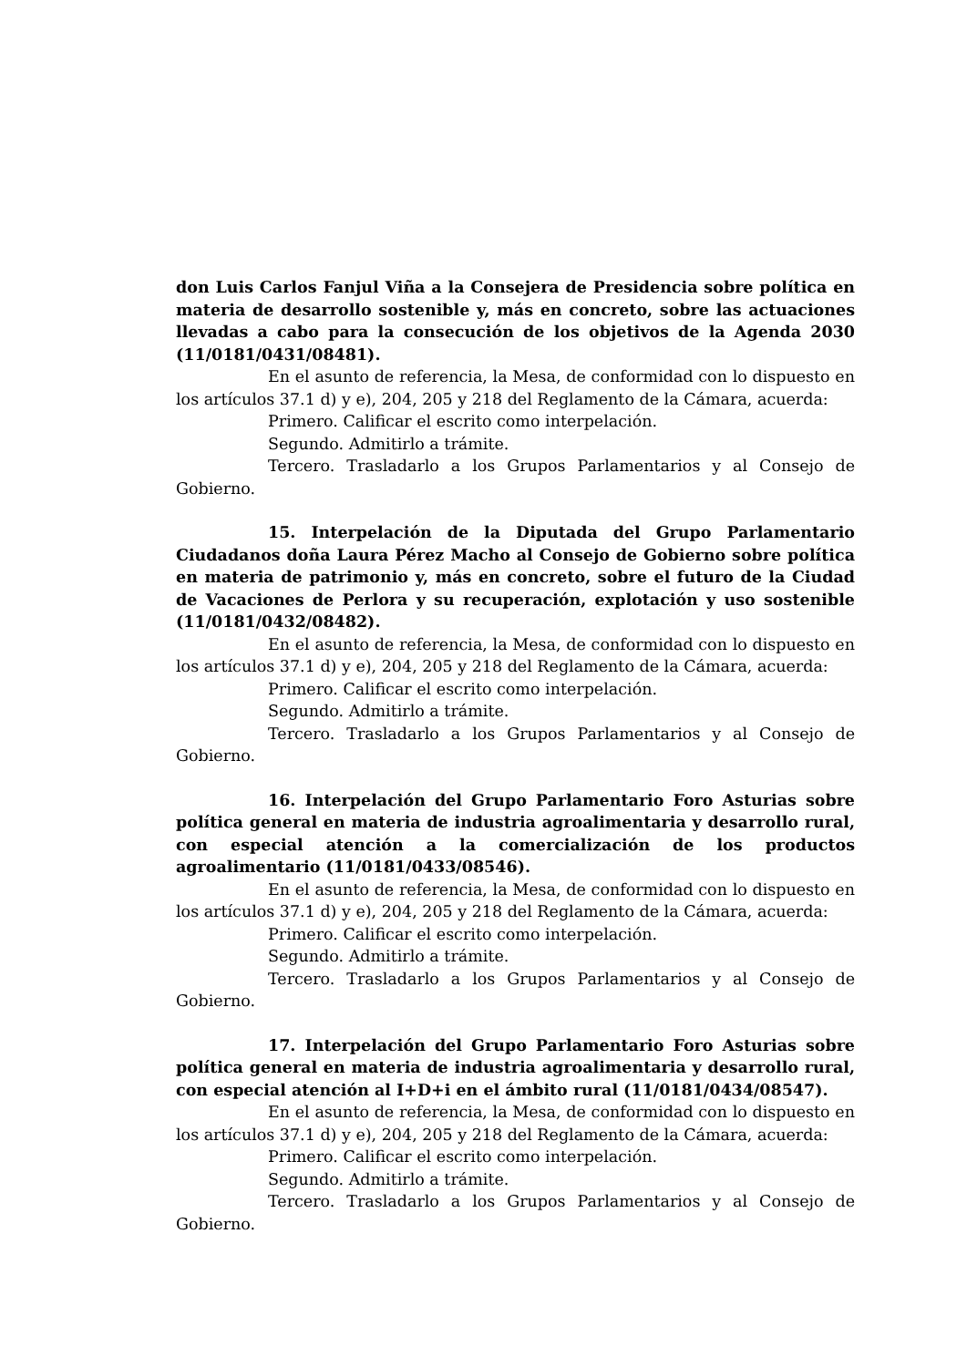don Luis Carlos Fanjul Viña a la Consejera de Presidencia sobre política en materia de desarrollo sostenible y, más en concreto, sobre las actuaciones llevadas a cabo para la consecución de los objetivos de la Agenda 2030 (11/0181/0431/08481).
En el asunto de referencia, la Mesa, de conformidad con lo dispuesto en los artículos 37.1 d) y e), 204, 205 y 218 del Reglamento de la Cámara, acuerda:
Primero. Calificar el escrito como interpelación.
Segundo. Admitirlo a trámite.
Tercero. Trasladarlo a los Grupos Parlamentarios y al Consejo de Gobierno.
15. Interpelación de la Diputada del Grupo Parlamentario Ciudadanos doña Laura Pérez Macho al Consejo de Gobierno sobre política en materia de patrimonio y, más en concreto, sobre el futuro de la Ciudad de Vacaciones de Perlora y su recuperación, explotación y uso sostenible (11/0181/0432/08482).
En el asunto de referencia, la Mesa, de conformidad con lo dispuesto en los artículos 37.1 d) y e), 204, 205 y 218 del Reglamento de la Cámara, acuerda:
Primero. Calificar el escrito como interpelación.
Segundo. Admitirlo a trámite.
Tercero. Trasladarlo a los Grupos Parlamentarios y al Consejo de Gobierno.
16. Interpelación del Grupo Parlamentario Foro Asturias sobre política general en materia de industria agroalimentaria y desarrollo rural, con especial atención a la comercialización de los productos agroalimentario (11/0181/0433/08546).
En el asunto de referencia, la Mesa, de conformidad con lo dispuesto en los artículos 37.1 d) y e), 204, 205 y 218 del Reglamento de la Cámara, acuerda:
Primero. Calificar el escrito como interpelación.
Segundo. Admitirlo a trámite.
Tercero. Trasladarlo a los Grupos Parlamentarios y al Consejo de Gobierno.
17. Interpelación del Grupo Parlamentario Foro Asturias sobre política general en materia de industria agroalimentaria y desarrollo rural, con especial atención al I+D+i en el ámbito rural (11/0181/0434/08547).
En el asunto de referencia, la Mesa, de conformidad con lo dispuesto en los artículos 37.1 d) y e), 204, 205 y 218 del Reglamento de la Cámara, acuerda:
Primero. Calificar el escrito como interpelación.
Segundo. Admitirlo a trámite.
Tercero. Trasladarlo a los Grupos Parlamentarios y al Consejo de Gobierno.